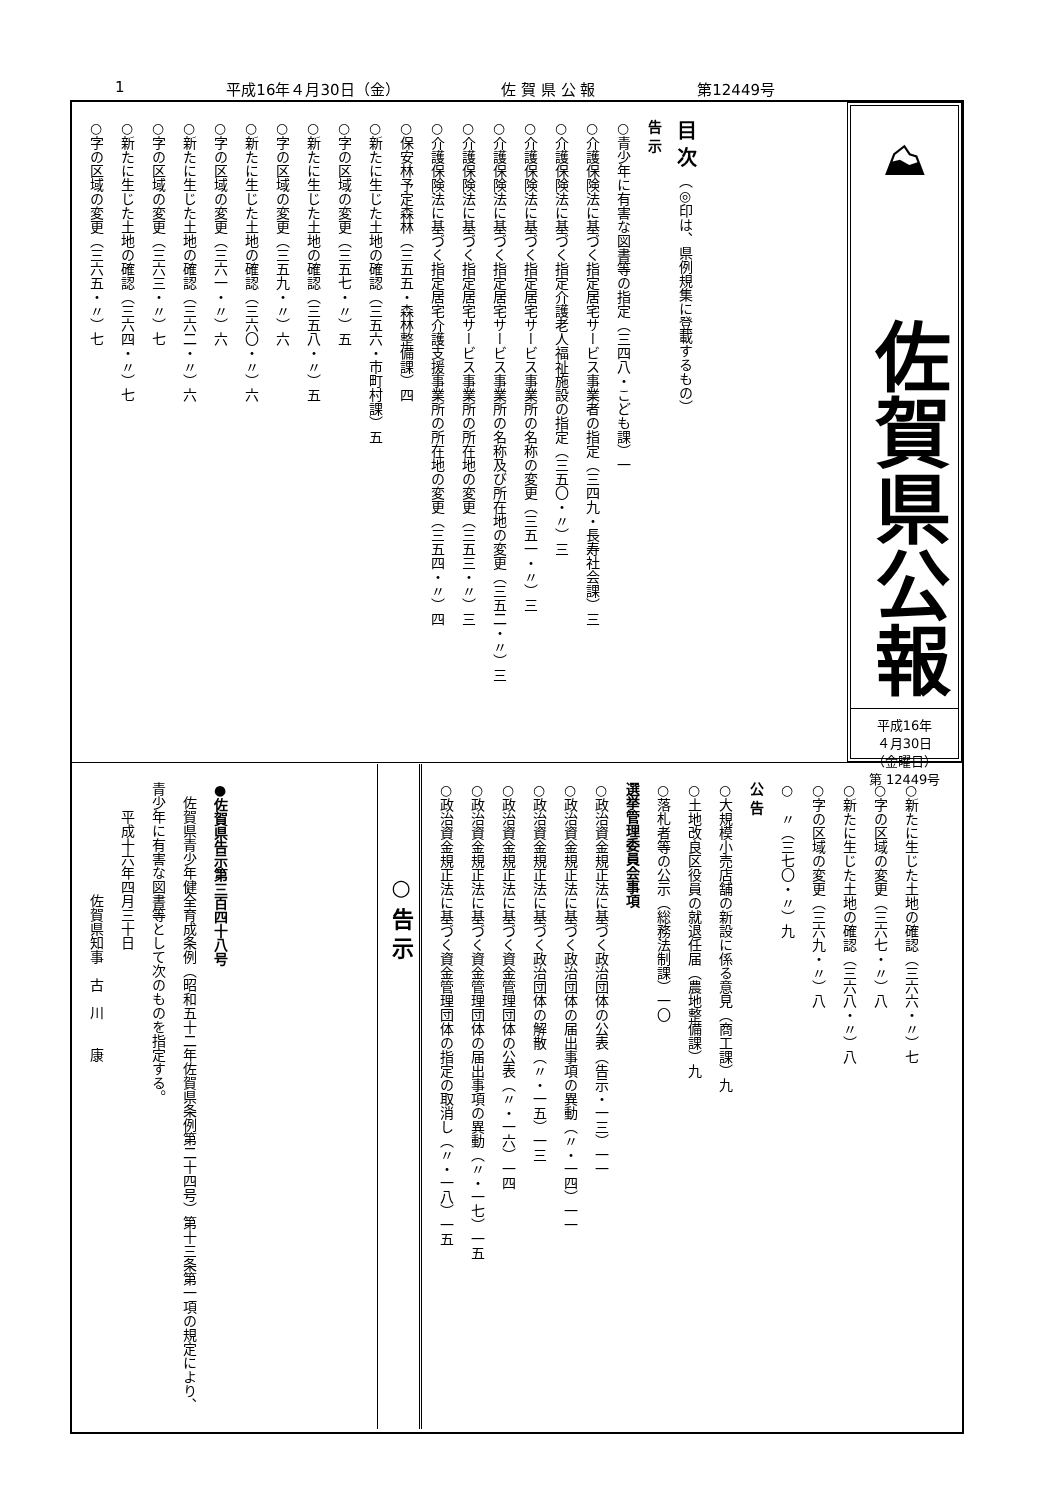1 平成16年４月30日（金） 佐 賀 県 公 報 第12449号
⛰
佐賀県公報
平成16年
４月30日
（金曜日）
第 12449号
目 次　（◎印は、県例規集に登載するもの）
告 示
○青少年に有害な図書等の指定（三四八・こども課）一
○介護保険法に基づく指定居宅サービス事業者の指定（三四九・長寿社会課）三
○介護保険法に基づく指定介護老人福祉施設の指定（三五〇・〃）三
○介護保険法に基づく指定居宅サービス事業所の名称の変更（三五一・〃）三
○介護保険法に基づく指定居宅サービス事業所の名称及び所在地の変更（三五二・〃）三
○介護保険法に基づく指定居宅サービス事業所の所在地の変更（三五三・〃）三
○介護保険法に基づく指定居宅介護支援事業所の所在地の変更（三五四・〃）四
○保安林予定森林（三五五・森林整備課）四
○新たに生じた土地の確認（三五六・市町村課）五
○字の区域の変更（三五七・〃）五
○新たに生じた土地の確認（三五八・〃）五
○字の区域の変更（三五九・〃）六
○新たに生じた土地の確認（三六〇・〃）六
○字の区域の変更（三六一・〃）六
○新たに生じた土地の確認（三六二・〃）六
○字の区域の変更（三六三・〃）七
○新たに生じた土地の確認（三六四・〃）七
○字の区域の変更（三六五・〃）七
○新たに生じた土地の確認（三六六・〃）七
○字の区域の変更（三六七・〃）八
○新たに生じた土地の確認（三六八・〃）八
○字の区域の変更（三六九・〃）八
○　〃（三七〇・〃）九
公 告
○大規模小売店舗の新設に係る意見（商工課）九
○土地改良区役員の就退任届（農地整備課）九
○落札者等の公示（総務法制課）一〇
選挙管理委員会事項
○政治資金規正法に基づく政治団体の公表（告示・一三）一一
○政治資金規正法に基づく政治団体の届出事項の異動（〃・一四）一一
○政治資金規正法に基づく政治団体の解散（〃・一五）一三
○政治資金規正法に基づく資金管理団体の公表（〃・一六）一四
○政治資金規正法に基づく資金管理団体の届出事項の異動（〃・一七）一五
○政治資金規正法に基づく資金管理団体の指定の取消し（〃・一八）一五
○ 告 示
●佐賀県告示第三百四十八号
　佐賀県青少年健全育成条例（昭和五十二年佐賀県条例第二十四号）第十三条第一項の規定により、青少年に有害な図書等として次のものを指定する。
　　平成十六年四月三十日
　　　　　　　　佐賀県知事　古　川　　康